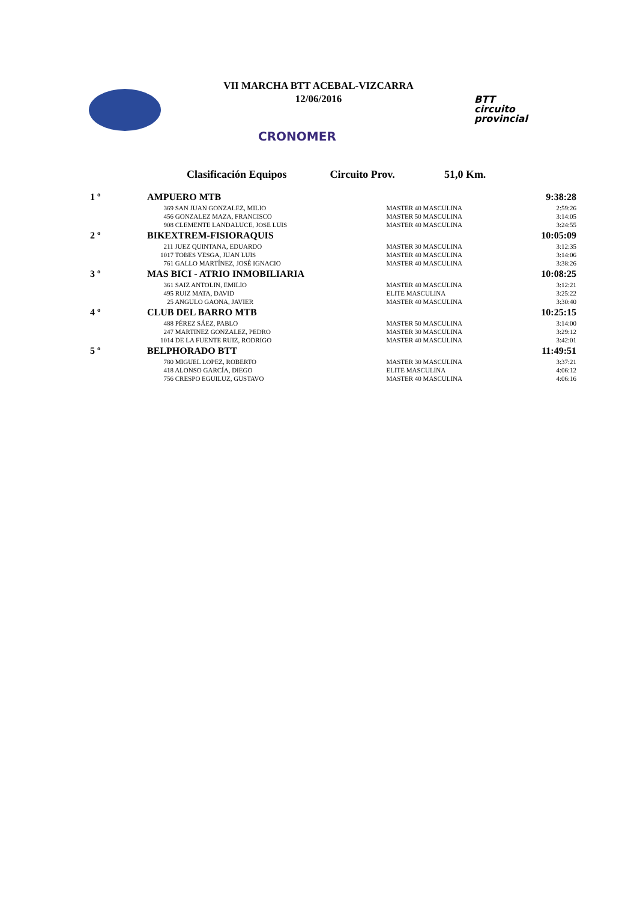VII MARCHA BTT ACEBAL-VIZCARRA
12/06/2016
CRONOMER
BTT
circuito
provincial
Clasificación Equipos Circuito Prov. 51,0 Km.
| 1 º | AMPUERO MTB | | 9:38:28 |
| | 369 SAN JUAN GONZALEZ, MILIO | MASTER 40 MASCULINA | 2:59:26 |
| | 456 GONZALEZ MAZA, FRANCISCO | MASTER 50 MASCULINA | 3:14:05 |
| | 908 CLEMENTE LANDALUCE, JOSE LUIS | MASTER 40 MASCULINA | 3:24:55 |
| 2 º | BIKEXTREM-FISIORAQUIS | | 10:05:09 |
| | 211 JUEZ QUINTANA, EDUARDO | MASTER 30 MASCULINA | 3:12:35 |
| | 1017 TOBES VESGA, JUAN LUIS | MASTER 40 MASCULINA | 3:14:06 |
| | 761 GALLO MARTÍNEZ, JOSÉ IGNACIO | MASTER 40 MASCULINA | 3:38:26 |
| 3 º | MAS BICI - ATRIO INMOBILIARIA | | 10:08:25 |
| | 361 SAIZ ANTOLIN, EMILIO | MASTER 40 MASCULINA | 3:12:21 |
| | 495 RUIZ MATA, DAVID | ELITE MASCULINA | 3:25:22 |
| | 25 ANGULO GAONA, JAVIER | MASTER 40 MASCULINA | 3:30:40 |
| 4 º | CLUB DEL BARRO MTB | | 10:25:15 |
| | 488 PÉREZ SÁEZ, PABLO | MASTER 50 MASCULINA | 3:14:00 |
| | 247 MARTINEZ GONZALEZ, PEDRO | MASTER 30 MASCULINA | 3:29:12 |
| | 1014 DE LA FUENTE RUIZ, RODRIGO | MASTER 40 MASCULINA | 3:42:01 |
| 5 º | BELPHORADO BTT | | 11:49:51 |
| | 780 MIGUEL LOPEZ, ROBERTO | MASTER 30 MASCULINA | 3:37:21 |
| | 418 ALONSO GARCÍA, DIEGO | ELITE MASCULINA | 4:06:12 |
| | 756 CRESPO EGUILUZ, GUSTAVO | MASTER 40 MASCULINA | 4:06:16 |